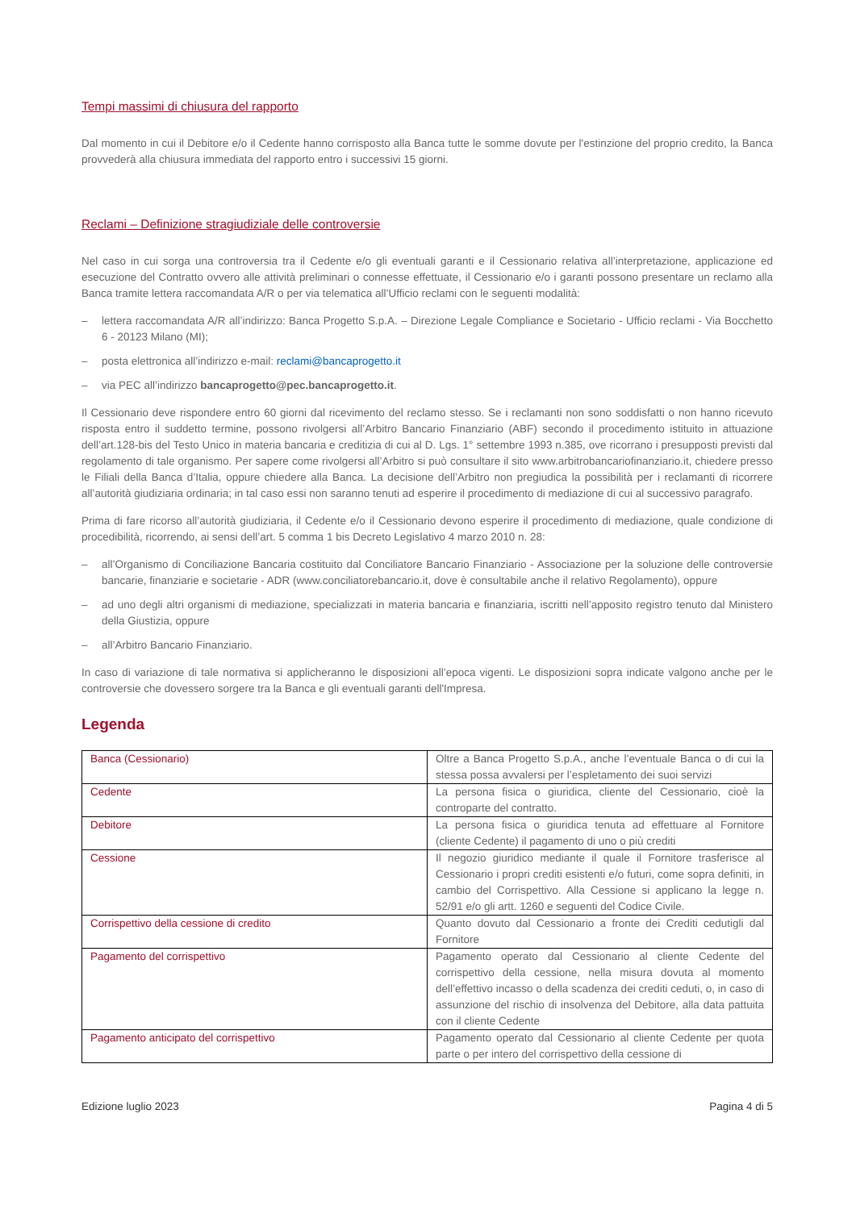Tempi massimi di chiusura del rapporto
Dal momento in cui il Debitore e/o il Cedente hanno corrisposto alla Banca tutte le somme dovute per l'estinzione del proprio credito, la Banca provvederà alla chiusura immediata del rapporto entro i successivi 15 giorni.
Reclami – Definizione stragiudiziale delle controversie
Nel caso in cui sorga una controversia tra il Cedente e/o gli eventuali garanti e il Cessionario relativa all’interpretazione, applicazione ed esecuzione del Contratto ovvero alle attività preliminari o connesse effettuate, il Cessionario e/o i garanti possono presentare un reclamo alla Banca tramite lettera raccomandata A/R o per via telematica all’Ufficio reclami con le seguenti modalità:
– lettera raccomandata A/R all’indirizzo: Banca Progetto S.p.A. – Direzione Legale Compliance e Societario - Ufficio reclami - Via Bocchetto 6 - 20123 Milano (MI);
– posta elettronica all’indirizzo e-mail: reclami@bancaprogetto.it
– via PEC all’indirizzo bancaprogetto@pec.bancaprogetto.it.
Il Cessionario deve rispondere entro 60 giorni dal ricevimento del reclamo stesso. Se i reclamanti non sono soddisfatti o non hanno ricevuto risposta entro il suddetto termine, possono rivolgersi all’Arbitro Bancario Finanziario (ABF) secondo il procedimento istituito in attuazione dell’art.128-bis del Testo Unico in materia bancaria e creditizia di cui al D. Lgs. 1° settembre 1993 n.385, ove ricorrano i presupposti previsti dal regolamento di tale organismo. Per sapere come rivolgersi all’Arbitro si può consultare il sito www.arbitrobancariofinanziario.it, chiedere presso le Filiali della Banca d’Italia, oppure chiedere alla Banca. La decisione dell’Arbitro non pregiudica la possibilità per i reclamanti di ricorrere all’autorità giudiziaria ordinaria; in tal caso essi non saranno tenuti ad esperire il procedimento di mediazione di cui al successivo paragrafo.
Prima di fare ricorso all’autorità giudiziaria, il Cedente e/o il Cessionario devono esperire il procedimento di mediazione, quale condizione di procedibilità, ricorrendo, ai sensi dell’art. 5 comma 1 bis Decreto Legislativo 4 marzo 2010 n. 28:
– all’Organismo di Conciliazione Bancaria costituito dal Conciliatore Bancario Finanziario - Associazione per la soluzione delle controversie bancarie, finanziarie e societarie - ADR (www.conciliatorebancario.it, dove è consultabile anche il relativo Regolamento), oppure
– ad uno degli altri organismi di mediazione, specializzati in materia bancaria e finanziaria, iscritti nell’apposito registro tenuto dal Ministero della Giustizia, oppure
– all’Arbitro Bancario Finanziario.
In caso di variazione di tale normativa si applicheranno le disposizioni all’epoca vigenti. Le disposizioni sopra indicate valgono anche per le controversie che dovessero sorgere tra la Banca e gli eventuali garanti dell'Impresa.
Legenda
| Banca (Cessionario) | Oltre a Banca Progetto S.p.A., anche l’eventuale Banca o di cui la stessa possa avvalersi per l’espletamento dei suoi servizi |
| Cedente | La persona fisica o giuridica, cliente del Cessionario, cioè la controparte del contratto. |
| Debitore | La persona fisica o giuridica tenuta ad effettuare al Fornitore (cliente Cedente) il pagamento di uno o più crediti |
| Cessione | Il negozio giuridico mediante il quale il Fornitore trasferisce al Cessionario i propri crediti esistenti e/o futuri, come sopra definiti, in cambio del Corrispettivo. Alla Cessione si applicano la legge n. 52/91 e/o gli artt. 1260 e seguenti del Codice Civile. |
| Corrispettivo della cessione di credito | Quanto dovuto dal Cessionario a fronte dei Crediti cedutigli dal Fornitore |
| Pagamento del corrispettivo | Pagamento operato dal Cessionario al cliente Cedente del corrispettivo della cessione, nella misura dovuta al momento dell’effettivo incasso o della scadenza dei crediti ceduti, o, in caso di assunzione del rischio di insolvenza del Debitore, alla data pattuita con il cliente Cedente |
| Pagamento anticipato del corrispettivo | Pagamento operato dal Cessionario al cliente Cedente per quota parte o per intero del corrispettivo della cessione di |
Edizione luglio 2023 Pagina 4 di 5